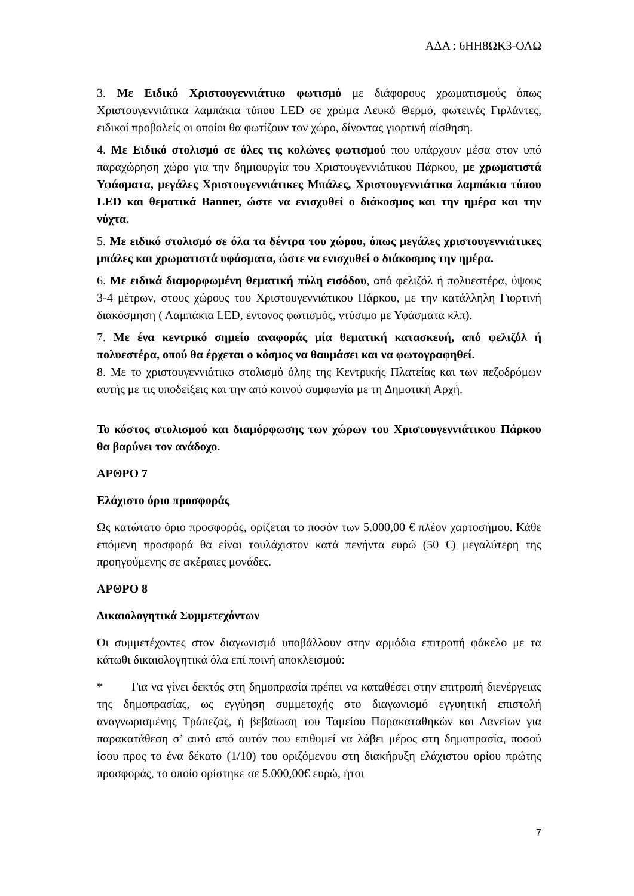ΑΔΑ : 6ΗΗ8ΩΚ3-ΟΛΩ
3. Με Ειδικό Χριστουγεννιάτικο φωτισμό με διάφορους χρωματισμούς όπως Χριστουγεννιάτικα λαμπάκια τύπου LED σε χρώμα Λευκό Θερμό, φωτεινές Γιρλάντες, ειδικοί προβολείς οι οποίοι θα φωτίζουν τον χώρο, δίνοντας γιορτινή αίσθηση.
4. Με Ειδικό στολισμό σε όλες τις κολώνες φωτισμού που υπάρχουν μέσα στον υπό παραχώρηση χώρο για την δημιουργία του Χριστουγεννιάτικου Πάρκου, με χρωματιστά Υφάσματα, μεγάλες Χριστουγεννιάτικες Μπάλες, Χριστουγεννιάτικα λαμπάκια τύπου LED και θεματικά Banner, ώστε να ενισχυθεί ο διάκοσμος και την ημέρα και την νύχτα.
5. Με ειδικό στολισμό σε όλα τα δέντρα του χώρου, όπως μεγάλες χριστουγεννιάτικες μπάλες και χρωματιστά υφάσματα, ώστε να ενισχυθεί ο διάκοσμος την ημέρα.
6. Με ειδικά διαμορφωμένη θεματική πύλη εισόδου, από φελιζόλ ή πολυεστέρα, ύψους 3-4 μέτρων, στους χώρους του Χριστουγεννιάτικου Πάρκου, με την κατάλληλη Γιορτινή διακόσμηση ( Λαμπάκια LED, έντονος φωτισμός, ντύσιμο με Υφάσματα κλπ).
7. Με ένα κεντρικό σημείο αναφοράς μία θεματική κατασκευή, από φελιζόλ ή πολυεστέρα, οπού θα έρχεται ο κόσμος να θαυμάσει και να φωτογραφηθεί.
8. Με το χριστουγεννιάτικο στολισμό όλης της Κεντρικής Πλατείας και των πεζοδρόμων αυτής με τις υποδείξεις και την από κοινού συμφωνία με τη Δημοτική Αρχή.
Το κόστος στολισμού και διαμόρφωσης των χώρων του Χριστουγεννιάτικου Πάρκου θα βαρύνει τον ανάδοχο.
ΑΡΘΡΟ 7
Ελάχιστο όριο προσφοράς
Ως κατώτατο όριο προσφοράς, ορίζεται το ποσόν των 5.000,00 € πλέον χαρτοσήμου. Κάθε επόμενη προσφορά θα είναι τουλάχιστον κατά πενήντα ευρώ (50 €) μεγαλύτερη της προηγούμενης σε ακέραιες μονάδες.
ΑΡΘΡΟ 8
Δικαιολογητικά Συμμετεχόντων
Οι συμμετέχοντες στον διαγωνισμό υποβάλλουν στην αρμόδια επιτροπή φάκελο με τα κάτωθι δικαιολογητικά όλα επί ποινή αποκλεισμού:
* Για να γίνει δεκτός στη δημοπρασία πρέπει να καταθέσει στην επιτροπή διενέργειας της δημοπρασίας, ως εγγύηση συμμετοχής στο διαγωνισμό εγγυητική επιστολή αναγνωρισμένης Τράπεζας, ή βεβαίωση του Ταμείου Παρακαταθηκών και Δανείων για παρακατάθεση σ’ αυτό από αυτόν που επιθυμεί να λάβει μέρος στη δημοπρασία, ποσού ίσου προς το ένα δέκατο (1/10) του οριζόμενου στη διακήρυξη ελάχιστου ορίου πρώτης προσφοράς, το οποίο ορίστηκε σε 5.000,00€ ευρώ, ήτοι
7